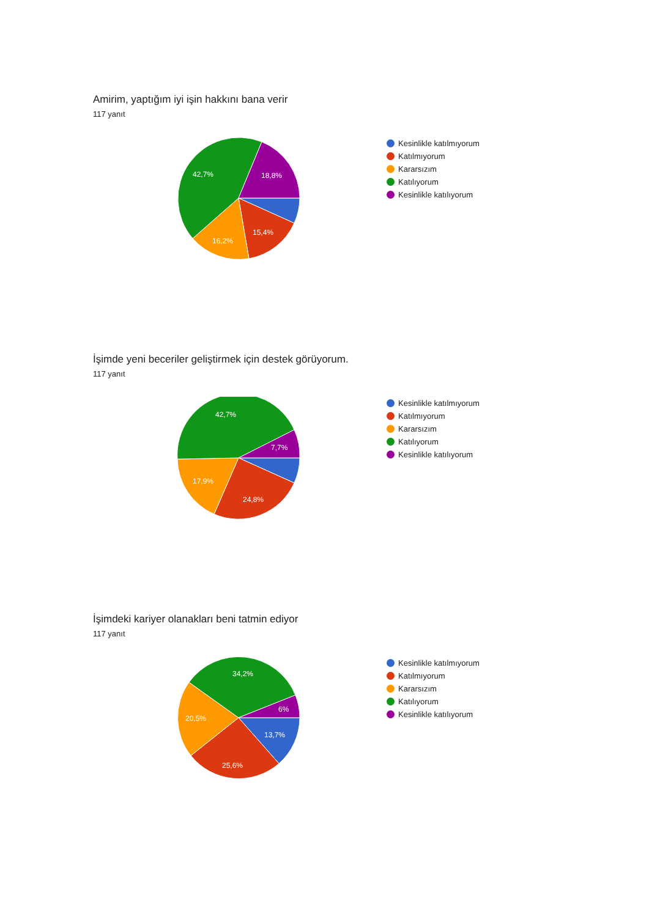Amirim, yaptığım iyi işin hakkını bana verir
117 yanıt
42,7%
18,8%
15,4%
16,2%
Kesinlikle katılmıyorum
Katılmıyorum
Kararsızım
Katılıyorum
Kesinlikle katılıyorum
İşimde yeni beceriler geliştirmek için destek görüyorum.
117 yanıt
42,7%
7,7%
17,9%
24,8%
Kesinlikle katılmıyorum
Katılmıyorum
Kararsızım
Katılıyorum
Kesinlikle katılıyorum
İşimdeki kariyer olanakları beni tatmin ediyor
117 yanıt
34,2%
6%
20,5%
13,7%
25,6%
Kesinlikle katılmıyorum
Katılmıyorum
Kararsızım
Katılıyorum
Kesinlikle katılıyorum